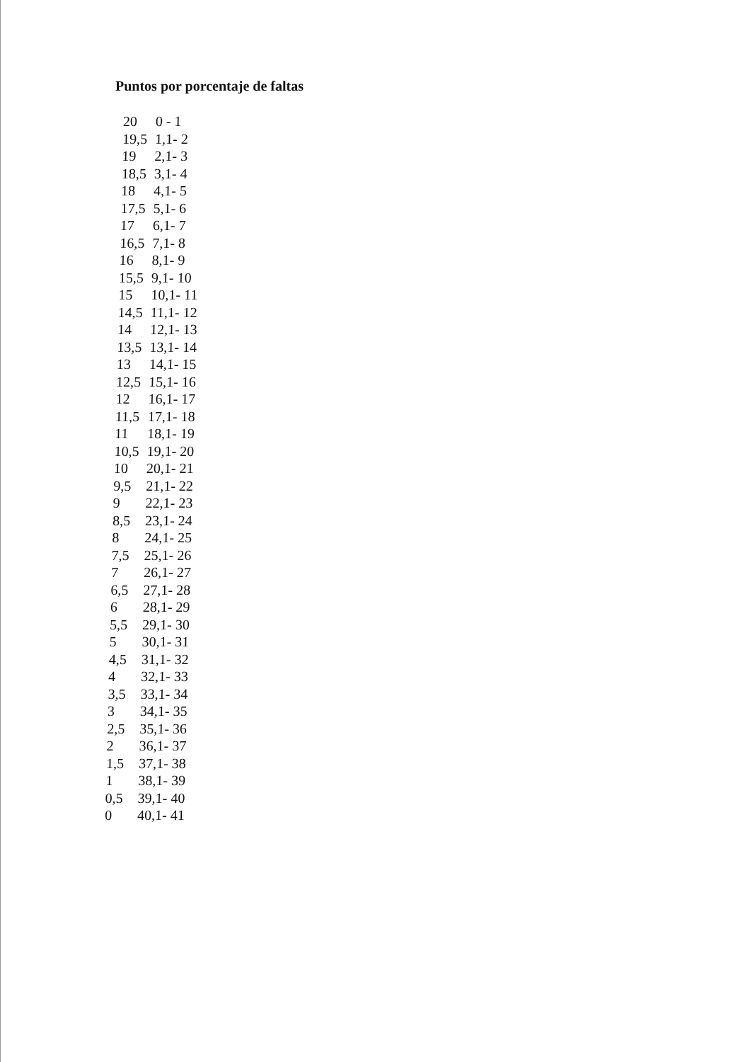Puntos por porcentaje de faltas
| 20 | 0 - 1 |
| 19,5 | 1,1- 2 |
| 19 | 2,1- 3 |
| 18,5 | 3,1- 4 |
| 18 | 4,1- 5 |
| 17,5 | 5,1- 6 |
| 17 | 6,1- 7 |
| 16,5 | 7,1- 8 |
| 16 | 8,1- 9 |
| 15,5 | 9,1- 10 |
| 15 | 10,1- 11 |
| 14,5 | 11,1- 12 |
| 14 | 12,1- 13 |
| 13,5 | 13,1- 14 |
| 13 | 14,1- 15 |
| 12,5 | 15,1- 16 |
| 12 | 16,1- 17 |
| 11,5 | 17,1- 18 |
| 11 | 18,1- 19 |
| 10,5 | 19,1- 20 |
| 10 | 20,1- 21 |
| 9,5 | 21,1- 22 |
| 9 | 22,1- 23 |
| 8,5 | 23,1- 24 |
| 8 | 24,1- 25 |
| 7,5 | 25,1- 26 |
| 7 | 26,1- 27 |
| 6,5 | 27,1- 28 |
| 6 | 28,1- 29 |
| 5,5 | 29,1- 30 |
| 5 | 30,1- 31 |
| 4,5 | 31,1- 32 |
| 4 | 32,1- 33 |
| 3,5 | 33,1- 34 |
| 3 | 34,1- 35 |
| 2,5 | 35,1- 36 |
| 2 | 36,1- 37 |
| 1,5 | 37,1- 38 |
| 1 | 38,1- 39 |
| 0,5 | 39,1- 40 |
| 0 | 40,1- 41 |